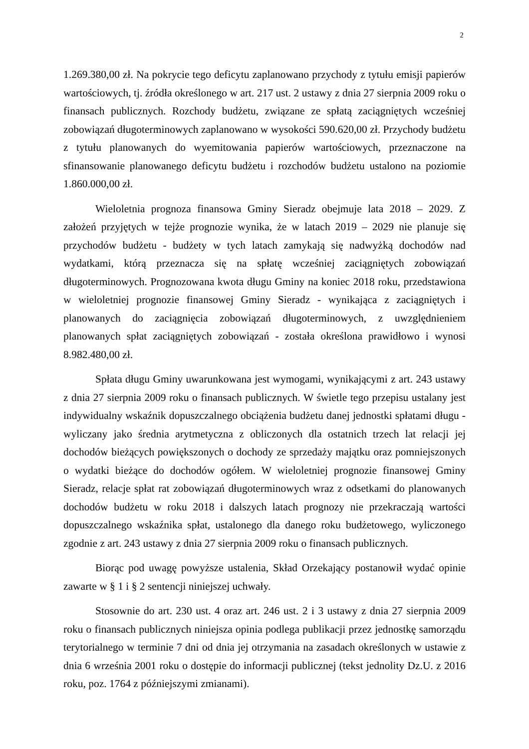2
1.269.380,00 zł. Na pokrycie tego deficytu zaplanowano przychody z tytułu emisji papierów wartościowych, tj. źródła określonego w art. 217 ust. 2 ustawy z dnia 27 sierpnia 2009 roku o finansach publicznych. Rozchody budżetu, związane ze spłatą zaciągniętych wcześniej zobowiązań długoterminowych zaplanowano w wysokości 590.620,00 zł. Przychody budżetu z tytułu planowanych do wyemitowania papierów wartościowych, przeznaczone na sfinansowanie planowanego deficytu budżetu i rozchodów budżetu ustalono na poziomie 1.860.000,00 zł.
Wieloletnia prognoza finansowa Gminy Sieradz obejmuje lata 2018 – 2029. Z założeń przyjętych w tejże prognozie wynika, że w latach 2019 – 2029 nie planuje się przychodów budżetu - budżety w tych latach zamykają się nadwyżką dochodów nad wydatkami, którą przeznacza się na spłatę wcześniej zaciągniętych zobowiązań długoterminowych. Prognozowana kwota długu Gminy na koniec 2018 roku, przedstawiona w wieloletniej prognozie finansowej Gminy Sieradz - wynikająca z zaciągniętych i planowanych do zaciągnięcia zobowiązań długoterminowych, z uwzględnieniem planowanych spłat zaciągniętych zobowiązań - została określona prawidłowo i wynosi 8.982.480,00 zł.
Spłata długu Gminy uwarunkowana jest wymogami, wynikającymi z art. 243 ustawy z dnia 27 sierpnia 2009 roku o finansach publicznych. W świetle tego przepisu ustalany jest indywidualny wskaźnik dopuszczalnego obciążenia budżetu danej jednostki spłatami długu - wyliczany jako średnia arytmetyczna z obliczonych dla ostatnich trzech lat relacji jej dochodów bieżących powiększonych o dochody ze sprzedaży majątku oraz pomniejszonych o wydatki bieżące do dochodów ogółem. W wieloletniej prognozie finansowej Gminy Sieradz, relacje spłat rat zobowiązań długoterminowych wraz z odsetkami do planowanych dochodów budżetu w roku 2018 i dalszych latach prognozy nie przekraczają wartości dopuszczalnego wskaźnika spłat, ustalonego dla danego roku budżetowego, wyliczonego zgodnie z art. 243 ustawy z dnia 27 sierpnia 2009 roku o finansach publicznych.
Biorąc pod uwagę powyższe ustalenia, Skład Orzekający postanowił wydać opinie zawarte w § 1 i § 2 sentencji niniejszej uchwały.
Stosownie do art. 230 ust. 4 oraz art. 246 ust. 2 i 3 ustawy z dnia 27 sierpnia 2009 roku o finansach publicznych niniejsza opinia podlega publikacji przez jednostkę samorządu terytorialnego w terminie 7 dni od dnia jej otrzymania na zasadach określonych w ustawie z dnia 6 września 2001 roku o dostępie do informacji publicznej (tekst jednolity Dz.U. z 2016 roku, poz. 1764 z późniejszymi zmianami).